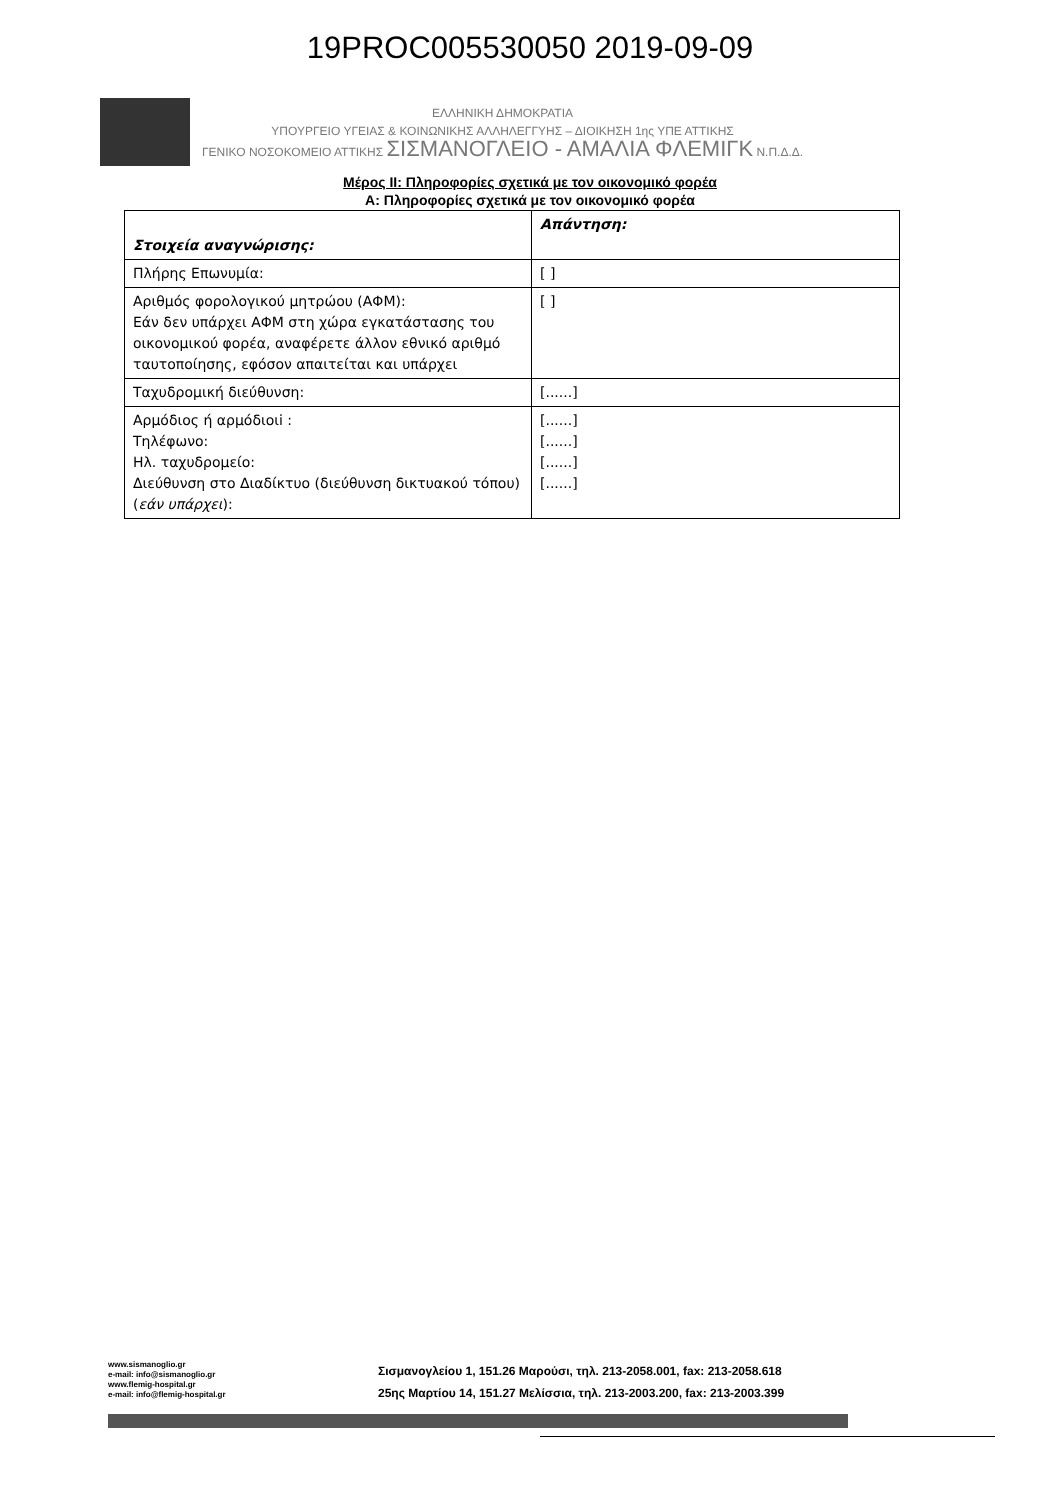19PROC005530050 2019-09-09
ΕΛΛΗΝΙΚΗ ΔΗΜΟΚΡΑΤΙΑ
ΥΠΟΥΡΓΕΙΟ ΥΓΕΙΑΣ & ΚΟΙΝΩΝΙΚΗΣ ΑΛΛΗΛΕΓΓΥΗΣ – ΔΙΟΙΚΗΣΗ 1ης ΥΠΕ ΑΤΤΙΚΗΣ
ΓΕΝΙΚΟ ΝΟΣΟΚΟΜΕΙΟ ΑΤΤΙΚΗΣ ΣΙΣΜΑΝΟΓΛΕΙΟ - ΑΜΑΛΙΑ ΦΛΕΜΙΓΚ Ν.Π.Δ.Δ.
Μέρος ΙΙ: Πληροφορίες σχετικά με τον οικονομικό φορέα
Α: Πληροφορίες σχετικά με τον οικονομικό φορέα
| Στοιχεία αναγνώρισης: | Απάντηση: |
| Πλήρης Επωνυμία: | [ ] |
| Αριθμός φορολογικού μητρώου (ΑΦΜ): Εάν δεν υπάρχει ΑΦΜ στη χώρα εγκατάστασης του οικονομικού φορέα, αναφέρετε άλλον εθνικό αριθμό ταυτοποίησης, εφόσον απαιτείται και υπάρχει | [ ] |
| Ταχυδρομική διεύθυνση: | [......] |
| Αρμόδιος ή αρμόδιοιi : Τηλέφωνο: Ηλ. ταχυδρομείο: Διεύθυνση στο Διαδίκτυο (διεύθυνση δικτυακού τόπου) ( εάν υπάρχει ): | [......] [......] [......] [......] |
www.sismanoglio.gr
e-mail: info@sismanoglio.gr
www.flemig-hospital.gr
e-mail: info@flemig-hospital.gr
Σισμανογλείου 1, 151.26 Μαρούσι, τηλ. 213-2058.001, fax: 213-2058.618
25ης Μαρτίου 14, 151.27 Μελίσσια, τηλ. 213-2003.200, fax: 213-2003.399